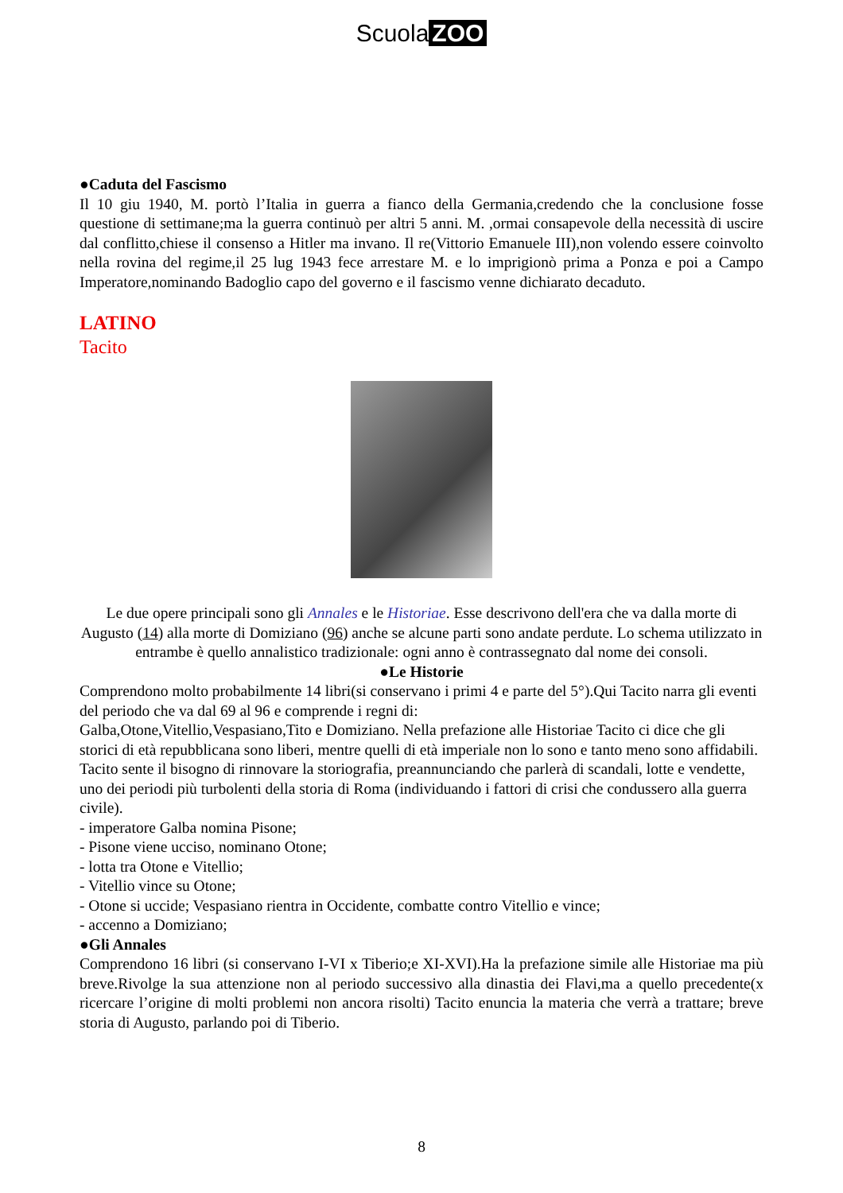Scuola ZOO
●Caduta del Fascismo
Il 10 giu 1940, M. portò l’Italia in guerra a fianco della Germania,credendo che la conclusione fosse questione di settimane;ma la guerra continuò per altri 5 anni. M. ,ormai consapevole della necessità di uscire dal conflitto,chiese il consenso a Hitler ma invano. Il re(Vittorio Emanuele III),non volendo essere coinvolto nella rovina del regime,il 25 lug 1943 fece arrestare M. e lo imprigionò prima a Ponza e poi a Campo Imperatore,nominando Badoglio capo del governo e il fascismo venne dichiarato decaduto.
LATINO
Tacito
Le due opere principali sono gli Annales e le Historiae. Esse descrivono dell'era che va dalla morte di Augusto (14) alla morte di Domiziano (96) anche se alcune parti sono andate perdute. Lo schema utilizzato in entrambe è quello annalistico tradizionale: ogni anno è contrassegnato dal nome dei consoli.
●Le Historie
Comprendono molto probabilmente 14 libri(si conservano i primi 4 e parte del 5°).Qui Tacito narra gli eventi del periodo che va dal 69 al 96 e comprende i regni di:
Galba,Otone,Vitellio,Vespasiano,Tito e Domiziano. Nella prefazione alle Historiae Tacito ci dice che gli storici di età repubblicana sono liberi, mentre quelli di età imperiale non lo sono e tanto meno sono affidabili.
Tacito sente il bisogno di rinnovare la storiografia, preannunciando che parlerà di scandali, lotte e vendette, uno dei periodi più turbolenti della storia di Roma (individuando i fattori di crisi che condussero alla guerra civile).
- imperatore Galba nomina Pisone;
- Pisone viene ucciso, nominano Otone;
- lotta tra Otone e Vitellio;
- Vitellio vince su Otone;
- Otone si uccide; Vespasiano rientra in Occidente, combatte contro Vitellio e vince;
- accenno a Domiziano;
●Gli Annales
Comprendono 16 libri (si conservano I-VI x Tiberio;e XI-XVI).Ha la prefazione simile alle Historiae ma più breve.Rivolge la sua attenzione non al periodo successivo alla dinastia dei Flavi,ma a quello precedente(x ricercare l’origine di molti problemi non ancora risolti) Tacito enuncia la materia che verrà a trattare; breve storia di Augusto, parlando poi di Tiberio.
8